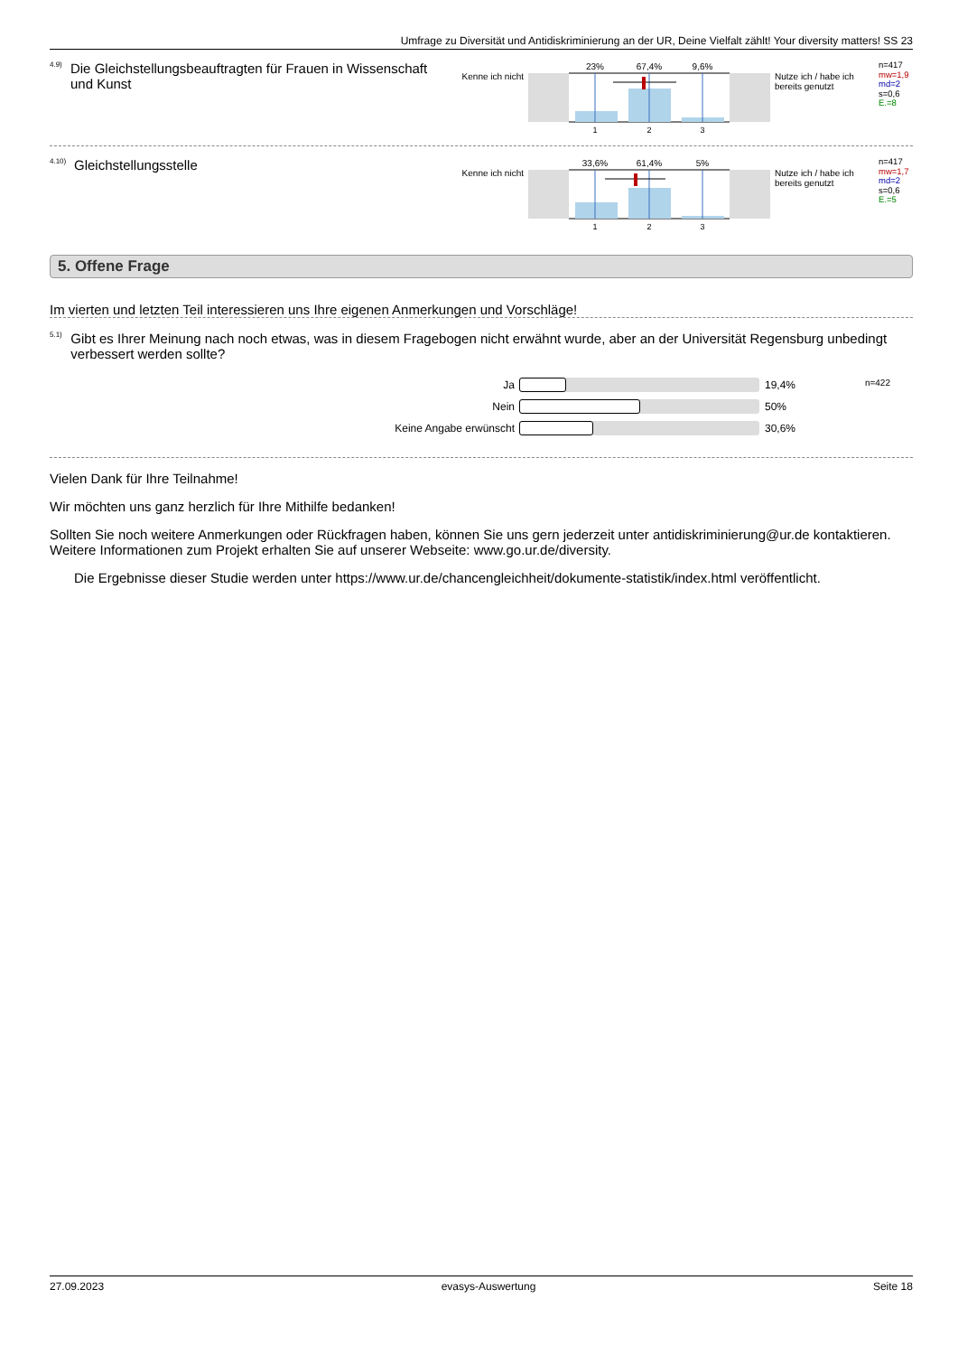Umfrage zu Diversität und Antidiskriminierung an der UR, Deine Vielfalt zählt! Your diversity matters! SS 23
<sup>4.9)</sup> Die Gleichstellungsbeauftragten für Frauen in Wissenschaft und Kunst
Kenne ich nicht
23%
67,4%
9,6%
1
2
3
Nutze ich / habe ich bereits genutzt
n=417
mw=1,9
md=2
s=0,6
E.=8
<sup>4.10)</sup> Gleichstellungsstelle
Kenne ich nicht
33,6%
61,4%
5%
1
2
3
Nutze ich / habe ich bereits genutzt
n=417
mw=1,7
md=2
s=0,6
E.=5
5. Offene Frage
Im vierten und letzten Teil interessieren uns Ihre eigenen Anmerkungen und Vorschläge!
<sup>5.1)</sup> Gibt es Ihrer Meinung nach noch etwas, was in diesem Fragebogen nicht erwähnt wurde, aber an der Universität Regensburg unbedingt verbessert werden sollte?
n=422
Ja 19,4%
Nein 50%
Keine Angabe erwünscht 30,6%
Vielen Dank für Ihre Teilnahme!
Wir möchten uns ganz herzlich für Ihre Mithilfe bedanken!
Sollten Sie noch weitere Anmerkungen oder Rückfragen haben, können Sie uns gern jederzeit unter antidiskriminierung@ur.de kontaktieren. Weitere Informationen zum Projekt erhalten Sie auf unserer Webseite: www.go.ur.de/diversity.
Die Ergebnisse dieser Studie werden unter https://www.ur.de/chancengleichheit/dokumente-statistik/index.html veröffentlicht.
27.09.2023 evasys-Auswertung Seite 18